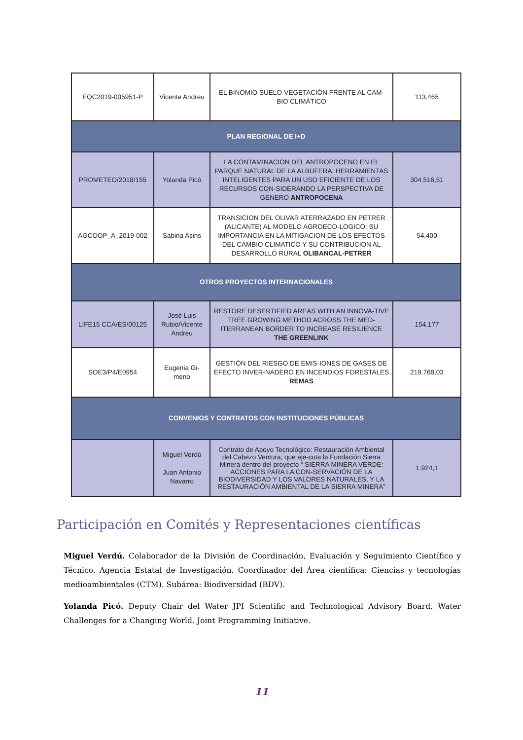| EQC2019-005951-P | Vicente Andreu | EL BINOMIO SUELO-VEGETACIÓN FRENTE AL CAM-BIO CLIMÁTICO | 113.465 |
| PLAN REGIONAL DE I+D | | | |
| PROMETEO/2018/155 | Yolanda Picó | LA CONTAMINACION DEL ANTROPOCENO EN EL PARQUE NATURAL DE LA ALBUFERA: HERRAMIENTAS INTELIGENTES PARA UN USO EFICIENTE DE LOS RECURSOS CON-SIDERANDO LA PERSPECTIVA DE GENERO ANTROPOCENA | 304.516,51 |
| AGCOOP_A_2019-002 | Sabina Asins | TRANSICION DEL OLIVAR ATERRAZADO EN PETRER (ALICANTE) AL MODELO AGROECO-LOGICO: SU IMPORTANCIA EN LA MITIGACION DE LOS EFECTOS DEL CAMBIO CLIMATICO Y SU CONTRIBUCION AL DESARROLLO RURAL OLIBANCAL-PETRER | 54.400 |
| OTROS PROYECTOS INTERNACIONALES | | | |
| LIFE15 CCA/ES/00125 | José Luis Rubio/Vicente Andreu | RESTORE DESERTIFIED AREAS WITH AN INNOVA-TIVE TREE GROWING METHOD ACROSS THE MED-ITERRANEAN BORDER TO INCREASE RESILIENCE THE GREENLINK | 154.177 |
| SOE3/P4/E0954 | Eugenia Gi-meno | GESTIÓN DEL RIESGO DE EMIS-IONES DE GASES DE EFECTO INVER-NADERO EN INCENDIOS FORESTALES REMAS | 219.768,03 |
| CONVENIOS Y CONTRATOS CON INSTITUCIONES PÚBLICAS | | | |
| | Miguel Verdú Juan Antonio Navarro | Contrato de Apoyo Tecnológico: Restauración Ambiental del Cabezo Ventura, que eje-cuta la Fundación Sierra Minera dentro del proyecto “ SIERRA MINERA VERDE: ACCIONES PARA LA CON-SERVACIÓN DE LA BIODIVERSIDAD Y LOS VALORES NATURALES, Y LA RESTAURACIÓN AMBIENTAL DE LA SIERRA MINERA” | 1.924,1 |
Participación en Comités y Representaciones científicas
Miguel Verdú. Colaborador de la División de Coordinación, Evaluación y Seguimiento Científico y Técnico. Agencia Estatal de Investigación. Coordinador del Área científica: Ciencias y tecnologías medioambientales (CTM). Subárea: Biodiversidad (BDV).
Yolanda Picó. Deputy Chair del Water JPI Scientific and Technological Advisory Board. Water Challenges for a Changing World. Joint Programming Initiative.
11